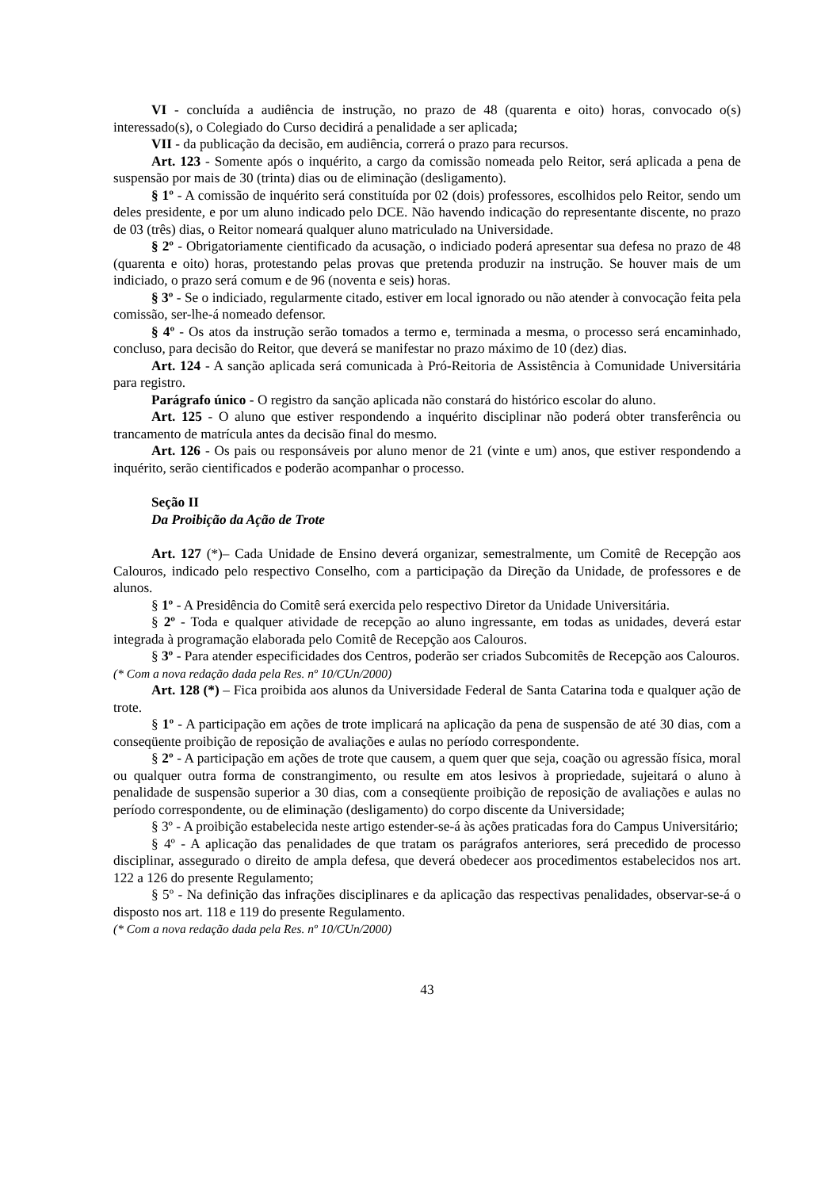VI - concluída a audiência de instrução, no prazo de 48 (quarenta e oito) horas, convocado o(s) interessado(s), o Colegiado do Curso decidirá a penalidade a ser aplicada;
VII - da publicação da decisão, em audiência, correrá o prazo para recursos.
Art. 123 - Somente após o inquérito, a cargo da comissão nomeada pelo Reitor, será aplicada a pena de suspensão por mais de 30 (trinta) dias ou de eliminação (desligamento).
§ 1º - A comissão de inquérito será constituída por 02 (dois) professores, escolhidos pelo Reitor, sendo um deles presidente, e por um aluno indicado pelo DCE. Não havendo indicação do representante discente, no prazo de 03 (três) dias, o Reitor nomeará qualquer aluno matriculado na Universidade.
§ 2º - Obrigatoriamente cientificado da acusação, o indiciado poderá apresentar sua defesa no prazo de 48 (quarenta e oito) horas, protestando pelas provas que pretenda produzir na instrução. Se houver mais de um indiciado, o prazo será comum e de 96 (noventa e seis) horas.
§ 3º - Se o indiciado, regularmente citado, estiver em local ignorado ou não atender à convocação feita pela comissão, ser-lhe-á nomeado defensor.
§ 4º - Os atos da instrução serão tomados a termo e, terminada a mesma, o processo será encaminhado, concluso, para decisão do Reitor, que deverá se manifestar no prazo máximo de 10 (dez) dias.
Art. 124 - A sanção aplicada será comunicada à Pró-Reitoria de Assistência à Comunidade Universitária para registro.
Parágrafo único - O registro da sanção aplicada não constará do histórico escolar do aluno.
Art. 125 - O aluno que estiver respondendo a inquérito disciplinar não poderá obter transferência ou trancamento de matrícula antes da decisão final do mesmo.
Art. 126 - Os pais ou responsáveis por aluno menor de 21 (vinte e um) anos, que estiver respondendo a inquérito, serão cientificados e poderão acompanhar o processo.
Seção II
Da Proibição da Ação de Trote
Art. 127 (*)– Cada Unidade de Ensino deverá organizar, semestralmente, um Comitê de Recepção aos Calouros, indicado pelo respectivo Conselho, com a participação da Direção da Unidade, de professores e de alunos.
§ 1º - A Presidência do Comitê será exercida pelo respectivo Diretor da Unidade Universitária.
§ 2º - Toda e qualquer atividade de recepção ao aluno ingressante, em todas as unidades, deverá estar integrada à programação elaborada pelo Comitê de Recepção aos Calouros.
§ 3º - Para atender especificidades dos Centros, poderão ser criados Subcomitês de Recepção aos Calouros.
(* Com a nova redação dada pela Res. nº 10/CUn/2000)
Art. 128 (*) – Fica proibida aos alunos da Universidade Federal de Santa Catarina toda e qualquer ação de trote.
§ 1º - A participação em ações de trote implicará na aplicação da pena de suspensão de até 30 dias, com a conseqüente proibição de reposição de avaliações e aulas no período correspondente.
§ 2º - A participação em ações de trote que causem, a quem quer que seja, coação ou agressão física, moral ou qualquer outra forma de constrangimento, ou resulte em atos lesivos à propriedade, sujeitará o aluno à penalidade de suspensão superior a 30 dias, com a conseqüente proibição de reposição de avaliações e aulas no período correspondente, ou de eliminação (desligamento) do corpo discente da Universidade;
§ 3º - A proibição estabelecida neste artigo estender-se-á às ações praticadas fora do Campus Universitário;
§ 4º - A aplicação das penalidades de que tratam os parágrafos anteriores, será precedido de processo disciplinar, assegurado o direito de ampla defesa, que deverá obedecer aos procedimentos estabelecidos nos art. 122 a 126 do presente Regulamento;
§ 5º - Na definição das infrações disciplinares e da aplicação das respectivas penalidades, observar-se-á o disposto nos art. 118 e 119 do presente Regulamento.
(* Com a nova redação dada pela Res. nº 10/CUn/2000)
43